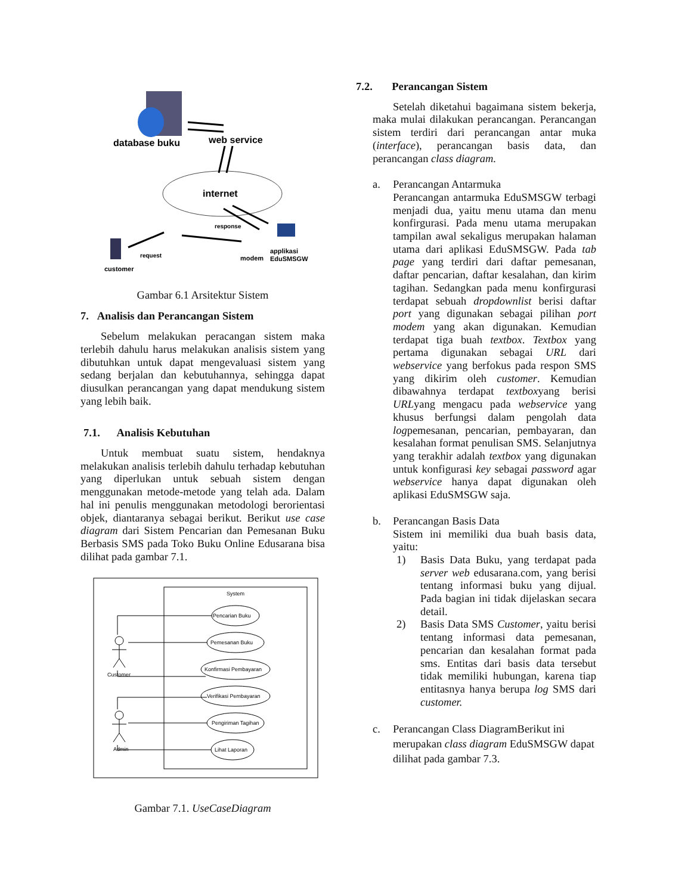database buku
web service
internet
response
request
customer
modem
applikasi
EduSMSGW
Gambar 6.1 Arsitektur Sistem
7. Analisis dan Perancangan Sistem
Sebelum melakukan peracangan sistem maka terlebih dahulu harus melakukan analisis sistem yang dibutuhkan untuk dapat mengevaluasi sistem yang sedang berjalan dan kebutuhannya, sehingga dapat diusulkan perancangan yang dapat mendukung sistem yang lebih baik.
7.1. Analisis Kebutuhan
Untuk membuat suatu sistem, hendaknya melakukan analisis terlebih dahulu terhadap kebutuhan yang diperlukan untuk sebuah sistem dengan menggunakan metode-metode yang telah ada. Dalam hal ini penulis menggunakan metodologi berorientasi objek, diantaranya sebagai berikut. Berikut use case diagram dari Sistem Pencarian dan Pemesanan Buku Berbasis SMS pada Toko Buku Online Edusarana bisa dilihat pada gambar 7.1.
System
Customer
Admin
Pencarian Buku
Pemesanan Buku
Konfirmasi Pembayaran
Verifikasi Pembayaran
Pengiriman Tagihan
Lihat Laporan
Gambar 7.1. UseCaseDiagram
7.2. Perancangan Sistem
Setelah diketahui bagaimana sistem bekerja, maka mulai dilakukan perancangan. Perancangan sistem terdiri dari perancangan antar muka (interface), perancangan basis data, dan perancangan class diagram.
a. Perancangan Antarmuka
Perancangan antarmuka EduSMSGW terbagi menjadi dua, yaitu menu utama dan menu konfirgurasi. Pada menu utama merupakan tampilan awal sekaligus merupakan halaman utama dari aplikasi EduSMSGW. Pada tab page yang terdiri dari daftar pemesanan, daftar pencarian, daftar kesalahan, dan kirim tagihan. Sedangkan pada menu konfirgurasi terdapat sebuah dropdownlist berisi daftar port yang digunakan sebagai pilihan port modem yang akan digunakan. Kemudian terdapat tiga buah textbox. Textbox yang pertama digunakan sebagai URL dari webservice yang berfokus pada respon SMS yang dikirim oleh customer. Kemudian dibawahnya terdapat textboxyang berisi URLyang mengacu pada webservice yang khusus berfungsi dalam pengolah data logpemesanan, pencarian, pembayaran, dan kesalahan format penulisan SMS. Selanjutnya yang terakhir adalah textbox yang digunakan untuk konfigurasi key sebagai password agar webservice hanya dapat digunakan oleh aplikasi EduSMSGW saja.
b. Perancangan Basis Data
Sistem ini memiliki dua buah basis data, yaitu:
1) Basis Data Buku, yang terdapat pada server web edusarana.com, yang berisi tentang informasi buku yang dijual. Pada bagian ini tidak dijelaskan secara detail.
2) Basis Data SMS Customer, yaitu berisi tentang informasi data pemesanan, pencarian dan kesalahan format pada sms. Entitas dari basis data tersebut tidak memiliki hubungan, karena tiap entitasnya hanya berupa log SMS dari customer.
c. Perancangan Class DiagramBerikut ini merupakan class diagram EduSMSGW dapat dilihat pada gambar 7.3.